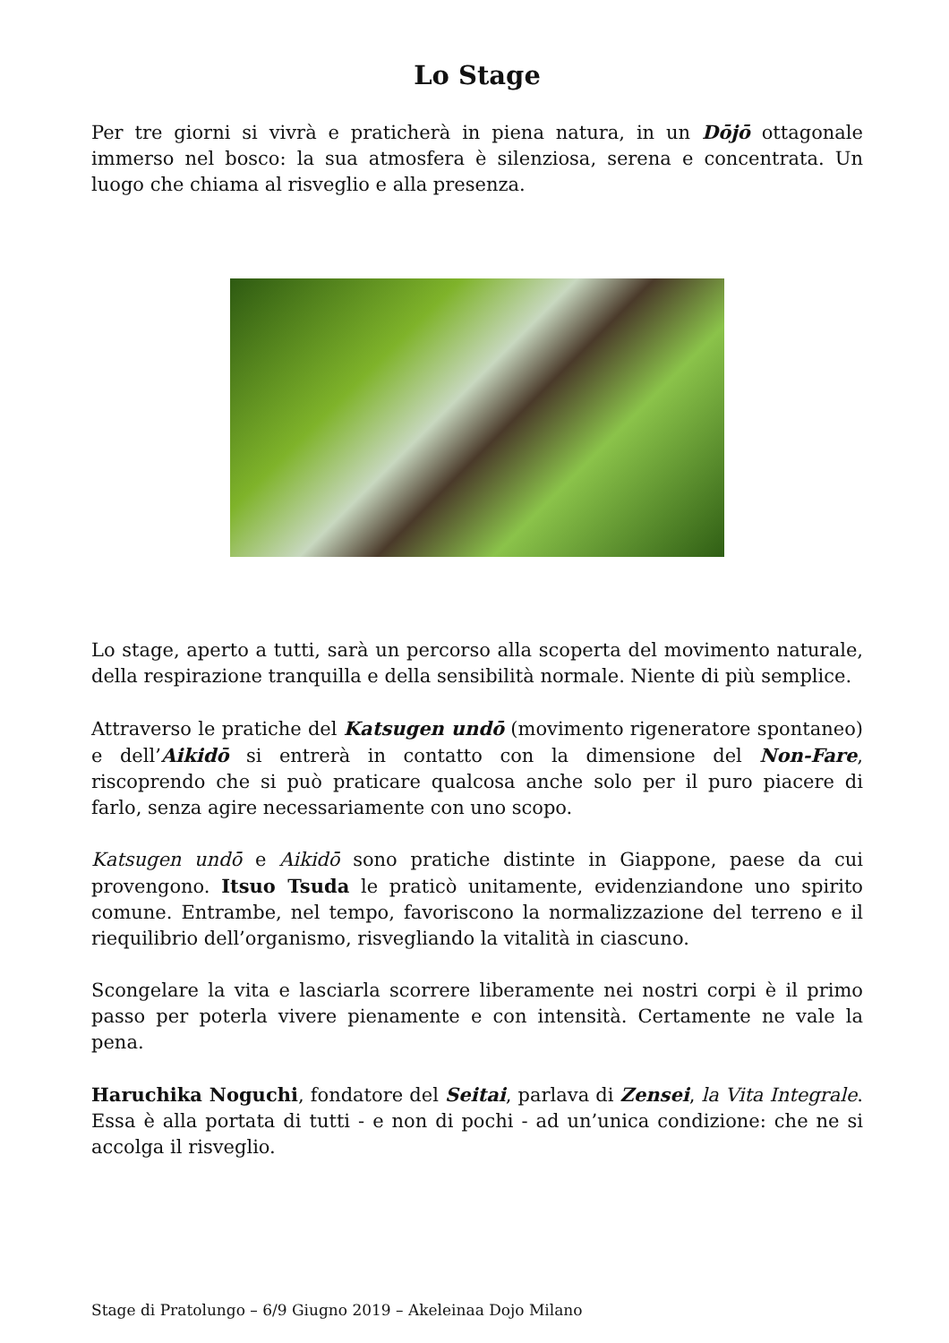Lo Stage
Per tre giorni si vivrà e praticherà in piena natura, in un Dōjō ottagonale immerso nel bosco: la sua atmosfera è silenziosa, serena e concentrata. Un luogo che chiama al risveglio e alla presenza.
Lo stage, aperto a tutti, sarà un percorso alla scoperta del movimento naturale, della respirazione tranquilla e della sensibilità normale. Niente di più semplice.
Attraverso le pratiche del Katsugen undō (movimento rigeneratore spontaneo) e dell’Aikidō si entrerà in contatto con la dimensione del Non-Fare, riscoprendo che si può praticare qualcosa anche solo per il puro piacere di farlo, senza agire necessariamente con uno scopo.
Katsugen undō e Aikidō sono pratiche distinte in Giappone, paese da cui provengono. Itsuo Tsuda le praticò unitamente, evidenziandone uno spirito comune. Entrambe, nel tempo, favoriscono la normalizzazione del terreno e il riequilibrio dell’organismo, risvegliando la vitalità in ciascuno.
Scongelare la vita e lasciarla scorrere liberamente nei nostri corpi è il primo passo per poterla vivere pienamente e con intensità. Certamente ne vale la pena.
Haruchika Noguchi, fondatore del Seitai, parlava di Zensei, la Vita Integrale. Essa è alla portata di tutti - e non di pochi - ad un’unica condizione: che ne si accolga il risveglio.
Stage di Pratolungo – 6/9 Giugno 2019 – Akeleinaa Dojo Milano